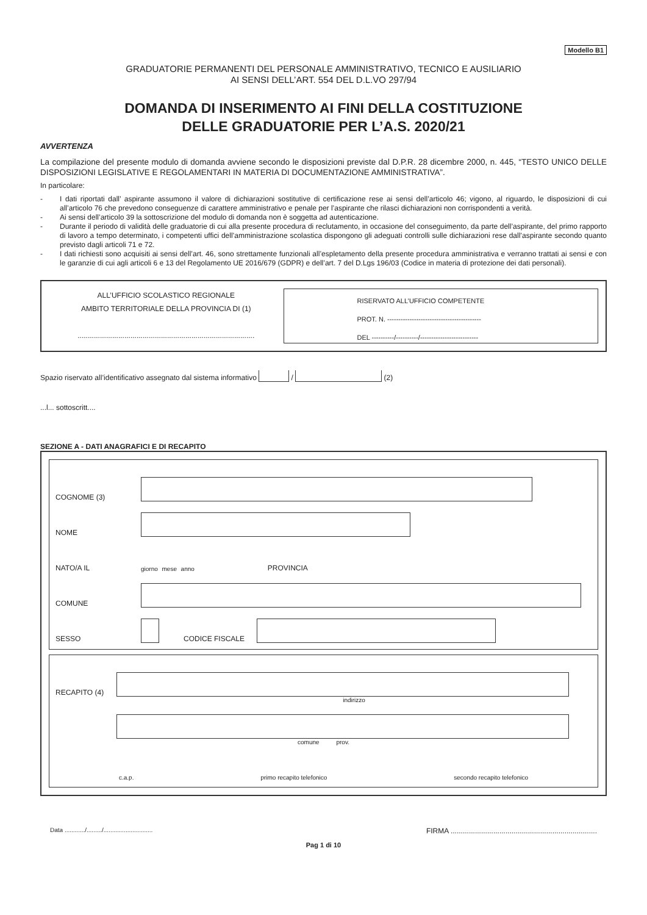Modello B1
GRADUATORIE PERMANENTI DEL PERSONALE AMMINISTRATIVO, TECNICO E AUSILIARIO
AI SENSI DELL’ART. 554 DEL D.L.VO 297/94
DOMANDA DI INSERIMENTO AI FINI DELLA COSTITUZIONE
DELLE GRADUATORIE PER L’A.S. 2020/21
AVVERTENZA
La compilazione del presente modulo di domanda avviene secondo le disposizioni previste dal D.P.R. 28 dicembre 2000, n. 445, “TESTO UNICO DELLE DISPOSIZIONI LEGISLATIVE E REGOLAMENTARI IN MATERIA DI DOCUMENTAZIONE AMMINISTRATIVA”.
In particolare:
- I dati riportati dall’ aspirante assumono il valore di dichiarazioni sostitutive di certificazione rese ai sensi dell’articolo 46; vigono, al riguardo, le disposizioni di cui all’articolo 76 che prevedono conseguenze di carattere amministrativo e penale per l’aspirante che rilasci dichiarazioni non corrispondenti a verità.
- Ai sensi dell’articolo 39 la sottoscrizione del modulo di domanda non è soggetta ad autenticazione.
- Durante il periodo di validità delle graduatorie di cui alla presente procedura di reclutamento, in occasione del conseguimento, da parte dell’aspirante, del primo rapporto di lavoro a tempo determinato, i competenti uffici dell’amministrazione scolastica dispongono gli adeguati controlli sulle dichiarazioni rese dall’aspirante secondo quanto previsto dagli articoli 71 e 72.
- I dati richiesti sono acquisiti ai sensi dell’art. 46, sono strettamente funzionali all’espletamento della presente procedura amministrativa e verranno trattati ai sensi e con le garanzie di cui agli articoli 6 e 13 del Regolamento UE 2016/679 (GDPR) e dell’art. 7 del D.Lgs 196/03 (Codice in materia di protezione dei dati personali).
ALL’UFFICIO SCOLASTICO REGIONALE
AMBITO TERRITORIALE DELLA PROVINCIA DI (1)
.......................................................................................
RISERVATO ALL’UFFICIO COMPETENTE
PROT. N. ------------------------------------------
DEL ----------/----------/--------------------------
Spazio riservato all’identificativo assegnato dal sistema informativo / (2)
...l... sottoscritt....
SEZIONE A - DATI ANAGRAFICI E DI RECAPITO
COGNOME (3)
NOME
NATO/A IL giorno mese anno PROVINCIA
COMUNE
SESSO
CODICE FISCALE
RECAPITO (4)
indirizzo
comune prov.
c.a.p. primo recapito telefonico secondo recapito telefonico
Data ............/........./............................. FIRMA ........................................................................
Pag 1 di 10